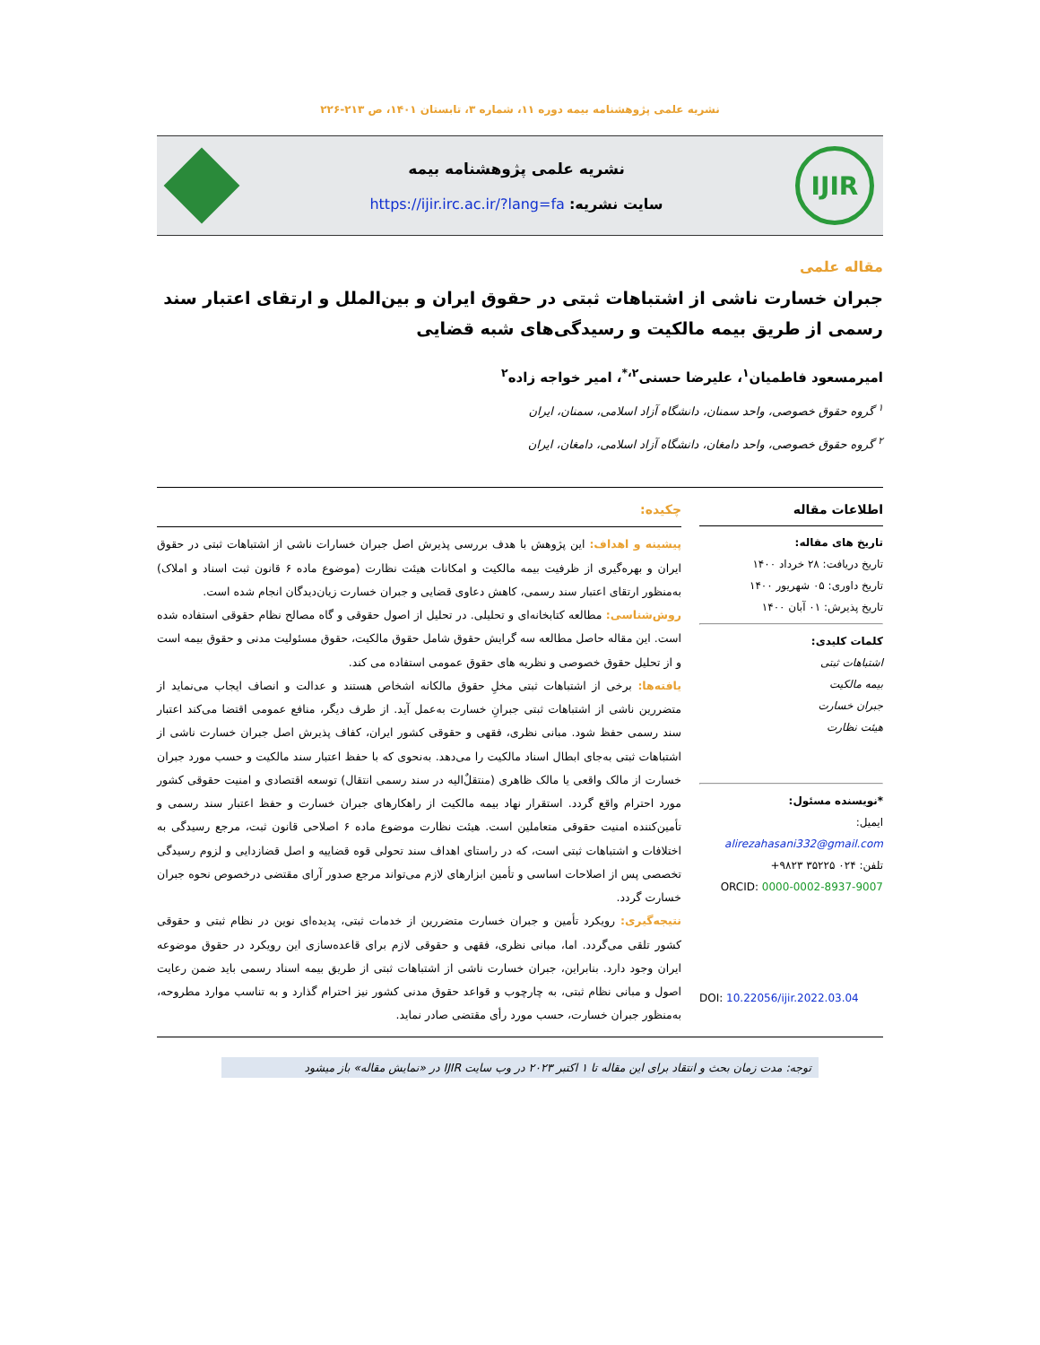نشریه علمی پژوهشنامه بیمه دوره ۱۱، شماره ۳، تابستان ۱۴۰۱، ص ۲۱۳-۲۲۶
IJIR
نشریه علمی پژوهشنامه بیمه
سایت نشریه: https://ijir.irc.ac.ir/?lang=fa
مقاله علمی
جبران خسارت ناشی از اشتباهات ثبتی در حقوق ایران و بین‌الملل و ارتقای اعتبار سند رسمی از طریق بیمه مالکیت و رسیدگی‌های شبه قضایی
امیرمسعود فاطمیان<sup>۱</sup>، علیرضا حسنی<sup>۲،*</sup>، امیر خواجه زاده<sup>۲</sup>
<sup>۱</sup> گروه حقوق خصوصی، واحد سمنان، دانشگاه آزاد اسلامی، سمنان، ایران
<sup>۲</sup> گروه حقوق خصوصی، واحد دامغان، دانشگاه آزاد اسلامی، دامغان، ایران
اطلاعات مقاله
تاریخ های مقاله:
تاریخ دریافت: ۲۸ خرداد ۱۴۰۰
تاریخ داوری: ۰۵ شهریور ۱۴۰۰
تاریخ پذیرش: ۰۱ آبان ۱۴۰۰
کلمات کلیدی:
اشتباهات ثبتی
بیمه مالکیت
جبران خسارت
هیئت نظارت
*نویسنده مسئول:
ایمیل:
alirezahasani332@gmail.com
تلفن: ۰۲۴ ۳۵۲۲۵ ۹۸۲۳+
ORCID: 0000-0002-8937-9007
DOI: 10.22056/ijir.2022.03.04
چکیده:
پیشینه و اهداف: این پژوهش با هدف بررسی پذیرش اصل جبران خسارات ناشی از اشتباهات ثبتی در حقوق ایران و بهره‌گیری از ظرفیت بیمه مالکیت و امکانات هیئت نظارت (موضوع ماده ۶ قانون ثبت اسناد و املاک) به‌منظور ارتقای اعتبار سند رسمی، کاهش دعاوی قضایی و جبران خسارت زیان‌دیدگان انجام شده است.
روش‌شناسی: مطالعه کتابخانه‌ای و تحلیلی. در تحلیل از اصول حقوقی و گاه مصالح نظام حقوقی استفاده شده است. این مقاله حاصل مطالعه سه گرایش حقوق شامل حقوق مالکیت، حقوق مسئولیت مدنی و حقوق بیمه است و از تحلیل حقوق خصوصی و نظریه های حقوق عمومی استفاده می کند.
یافته‌ها: برخی از اشتباهات ثبتی مخلِ حقوق مالکانه اشخاص هستند و عدالت و انصاف ایجاب می‌نماید از متضررین ناشی از اشتباهات ثبتی جبرانِ خسارت به‌عمل آید. از طرف دیگر، منافع عمومی اقتضا می‌کند اعتبار سند رسمی حفظ شود. مبانی نظری، فقهی و حقوقی کشور ایران، کفاف پذیرش اصل جبران خسارت ناشی از اشتباهات ثبتی به‌جای ابطال اسناد مالکیت را می‌دهد. به‌نحوی که با حفظ اعتبار سند مالکیت و حسب مورد جبران خسارت از مالک واقعی یا مالک ظاهری (منتقلٌ‌الیه در سند رسمی انتقال) توسعه اقتصادی و امنیت حقوقی کشور مورد احترام واقع گردد. استقرار نهاد بیمه مالکیت از راهکارهای جبران خسارت و حفظ اعتبار سند رسمی و تأمین‌کننده امنیت حقوقی متعاملین است. هیئت نظارت موضوع ماده ۶ اصلاحی قانون ثبت، مرجع رسیدگی به اختلافات و اشتباهات ثبتی است، که در راستای اهداف سند تحولی قوه قضاییه و اصل قضازدایی و لزوم رسیدگی تخصصی پس از اصلاحات اساسی و تأمین ابزارهای لازم می‌تواند مرجع صدور آرای مقتضی درخصوص نحوه جبران خسارت گردد.
نتیجه‌گیری: رویکرد تأمین و جبران خسارت متضررین از خدمات ثبتی، پدیده‌ای نوین در نظام ثبتی و حقوقی کشور تلقی می‌گردد. اما، مبانی نظری، فقهی و حقوقی لازم برای قاعده‌سازی این رویکرد در حقوق موضوعه ایران وجود دارد. بنابراین، جبران خسارت ناشی از اشتباهات ثبتی از طریق بیمه اسناد رسمی باید ضمن رعایت اصول و مبانی نظام ثبتی، به چارچوب و قواعد حقوق مدنی کشور نیز احترام گذارد و به تناسب موارد مطروحه، به‌منظور جبران خسارت، حسب مورد رأی مقتضی صادر نماید.
توجه: مدت زمان بحث و انتقاد برای این مقاله تا ۱ اکتبر ۲۰۲۳ در وب سایت IJIR در «نمایش مقاله» باز میشود